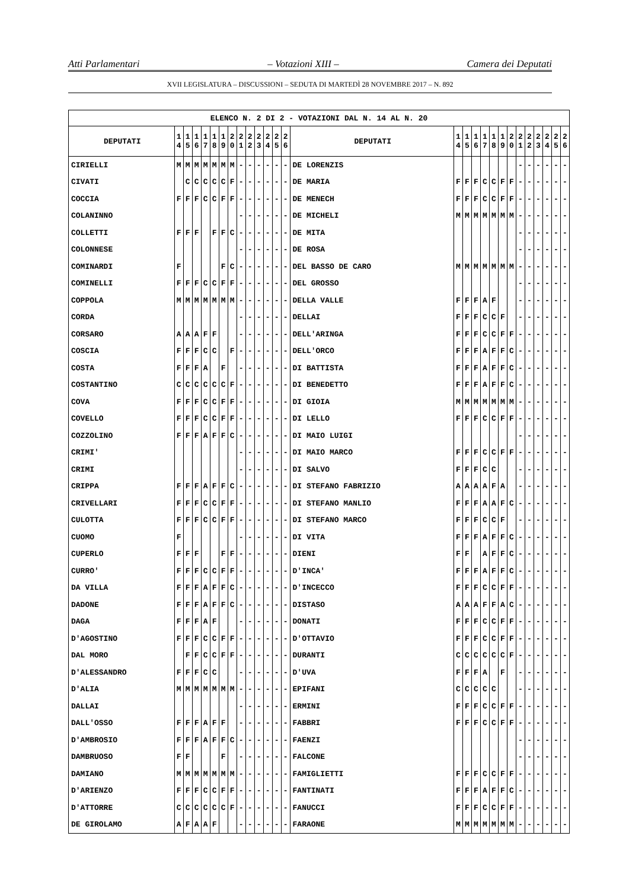Atti Parlamentari – Votazioni XIII – Camera dei Deputati
XVII LEGISLATURA – DISCUSSIONI – SEDUTA DI MARTEDÌ 28 NOVEMBRE 2017 – N. 892
| ELENCO N. 2 DI 2 - VOTAZIONI DAL N. 14 AL N. 20 | | | | | | | | | | | | | | | | | | | | | | | | | | | |
| DEPUTATI | 1 4 | 1 5 | 1 6 | 1 7 | 1 8 | 1 9 | 2 0 | 2 1 | 2 2 | 2 3 | 2 4 | 2 5 | 2 6 | DEPUTATI | 1 4 | 1 5 | 1 6 | 1 7 | 1 8 | 1 9 | 2 0 | 2 1 | 2 2 | 2 3 | 2 4 | 2 5 | 2 6 |
| CIRIELLI | M | M | M | M | M | M | M | - | - | - | - | - | - | DE LORENZIS | | | | | | | | - | - | - | - | - | - |
| CIVATI | | C | C | C | C | C | F | - | - | - | - | - | - | DE MARIA | F | F | F | C | C | F | F | - | - | - | - | - | - |
| COCCIA | F | F | F | C | C | F | F | - | - | - | - | - | - | DE MENECH | F | F | F | C | C | F | F | - | - | - | - | - | - |
| COLANINNO | | | | | | | | - | - | - | - | - | - | DE MICHELI | M | M | M | M | M | M | M | - | - | - | - | - | - |
| COLLETTI | F | F | F | | F | F | C | - | - | - | - | - | - | DE MITA | | | | | | | | - | - | - | - | - | - |
| COLONNESE | | | | | | | | - | - | - | - | - | - | DE ROSA | | | | | | | | - | - | - | - | - | - |
| COMINARDI | F | | | | | F | C | - | - | - | - | - | - | DEL BASSO DE CARO | M | M | M | M | M | M | M | - | - | - | - | - | - |
| COMINELLI | F | F | F | C | C | F | F | - | - | - | - | - | - | DEL GROSSO | | | | | | | | - | - | - | - | - | - |
| COPPOLA | M | M | M | M | M | M | M | - | - | - | - | - | - | DELLA VALLE | F | F | F | A | F | | | - | - | - | - | - | - |
| CORDA | | | | | | | | - | - | - | - | - | - | DELLAI | F | F | F | C | C | F | | - | - | - | - | - | - |
| CORSARO | A | A | A | F | F | | | - | - | - | - | - | - | DELL'ARINGA | F | F | F | C | C | F | F | - | - | - | - | - | - |
| COSCIA | F | F | F | C | C | | F | - | - | - | - | - | - | DELL'ORCO | F | F | F | A | F | F | C | - | - | - | - | - | - |
| COSTA | F | F | F | A | | F | | - | - | - | - | - | - | DI BATTISTA | F | F | F | A | F | F | C | - | - | - | - | - | - |
| COSTANTINO | C | C | C | C | C | C | F | - | - | - | - | - | - | DI BENEDETTO | F | F | F | A | F | F | C | - | - | - | - | - | - |
| COVA | F | F | F | C | C | F | F | - | - | - | - | - | - | DI GIOIA | M | M | M | M | M | M | M | - | - | - | - | - | - |
| COVELLO | F | F | F | C | C | F | F | - | - | - | - | - | - | DI LELLO | F | F | F | C | C | F | F | - | - | - | - | - | - |
| COZZOLINO | F | F | F | A | F | F | C | - | - | - | - | - | - | DI MAIO LUIGI | | | | | | | | - | - | - | - | - | - |
| CRIMI' | | | | | | | | - | - | - | - | - | - | DI MAIO MARCO | F | F | F | C | C | F | F | - | - | - | - | - | - |
| CRIMI | | | | | | | | - | - | - | - | - | - | DI SALVO | F | F | F | C | C | | | - | - | - | - | - | - |
| CRIPPA | F | F | F | A | F | F | C | - | - | - | - | - | - | DI STEFANO FABRIZIO | A | A | A | A | F | A | | - | - | - | - | - | - |
| CRIVELLARI | F | F | F | C | C | F | F | - | - | - | - | - | - | DI STEFANO MANLIO | F | F | F | A | A | F | C | - | - | - | - | - | - |
| CULOTTA | F | F | F | C | C | F | F | - | - | - | - | - | - | DI STEFANO MARCO | F | F | F | C | C | F | | - | - | - | - | - | - |
| CUOMO | F | | | | | | | - | - | - | - | - | - | DI VITA | F | F | F | A | F | F | C | - | - | - | - | - | - |
| CUPERLO | F | F | F | | | F | F | - | - | - | - | - | - | DIENI | F | F | | A | F | F | C | - | - | - | - | - | - |
| CURRO' | F | F | F | C | C | F | F | - | - | - | - | - | - | D'INCA' | F | F | F | A | F | F | C | - | - | - | - | - | - |
| DA VILLA | F | F | F | A | F | F | C | - | - | - | - | - | - | D'INCECCO | F | F | F | C | C | F | F | - | - | - | - | - | - |
| DADONE | F | F | F | A | F | F | C | - | - | - | - | - | - | DISTASO | A | A | A | F | F | A | C | - | - | - | - | - | - |
| DAGA | F | F | F | A | F | | | - | - | - | - | - | - | DONATI | F | F | F | C | C | F | F | - | - | - | - | - | - |
| D'AGOSTINO | F | F | F | C | C | F | F | - | - | - | - | - | - | D'OTTAVIO | F | F | F | C | C | F | F | - | - | - | - | - | - |
| DAL MORO | | F | F | C | C | F | F | - | - | - | - | - | - | DURANTI | C | C | C | C | C | C | F | - | - | - | - | - | - |
| D'ALESSANDRO | F | F | F | C | C | | | - | - | - | - | - | - | D'UVA | F | F | F | A | | F | | - | - | - | - | - | - |
| D'ALIA | M | M | M | M | M | M | M | - | - | - | - | - | - | EPIFANI | C | C | C | C | C | | | - | - | - | - | - | - |
| DALLAI | | | | | | | | - | - | - | - | - | - | ERMINI | F | F | F | C | C | F | F | - | - | - | - | - | - |
| DALL'OSSO | F | F | F | A | F | F | | - | - | - | - | - | - | FABBRI | F | F | F | C | C | F | F | - | - | - | - | - | - |
| D'AMBROSIO | F | F | F | A | F | F | C | - | - | - | - | - | - | FAENZI | | | | | | | | - | - | - | - | - | - |
| DAMBRUOSO | F | F | | | | F | | - | - | - | - | - | - | FALCONE | | | | | | | | - | - | - | - | - | - |
| DAMIANO | M | M | M | M | M | M | M | - | - | - | - | - | - | FAMIGLIETTI | F | F | F | C | C | F | F | - | - | - | - | - | - |
| D'ARIENZO | F | F | F | C | C | F | F | - | - | - | - | - | - | FANTINATI | F | F | F | A | F | F | C | - | - | - | - | - | - |
| D'ATTORRE | C | C | C | C | C | C | F | - | - | - | - | - | - | FANUCCI | F | F | F | C | C | F | F | - | - | - | - | - | - |
| DE GIROLAMO | A | F | A | A | F | | | - | - | - | - | - | - | FARAONE | M | M | M | M | M | M | M | - | - | - | - | - | - |